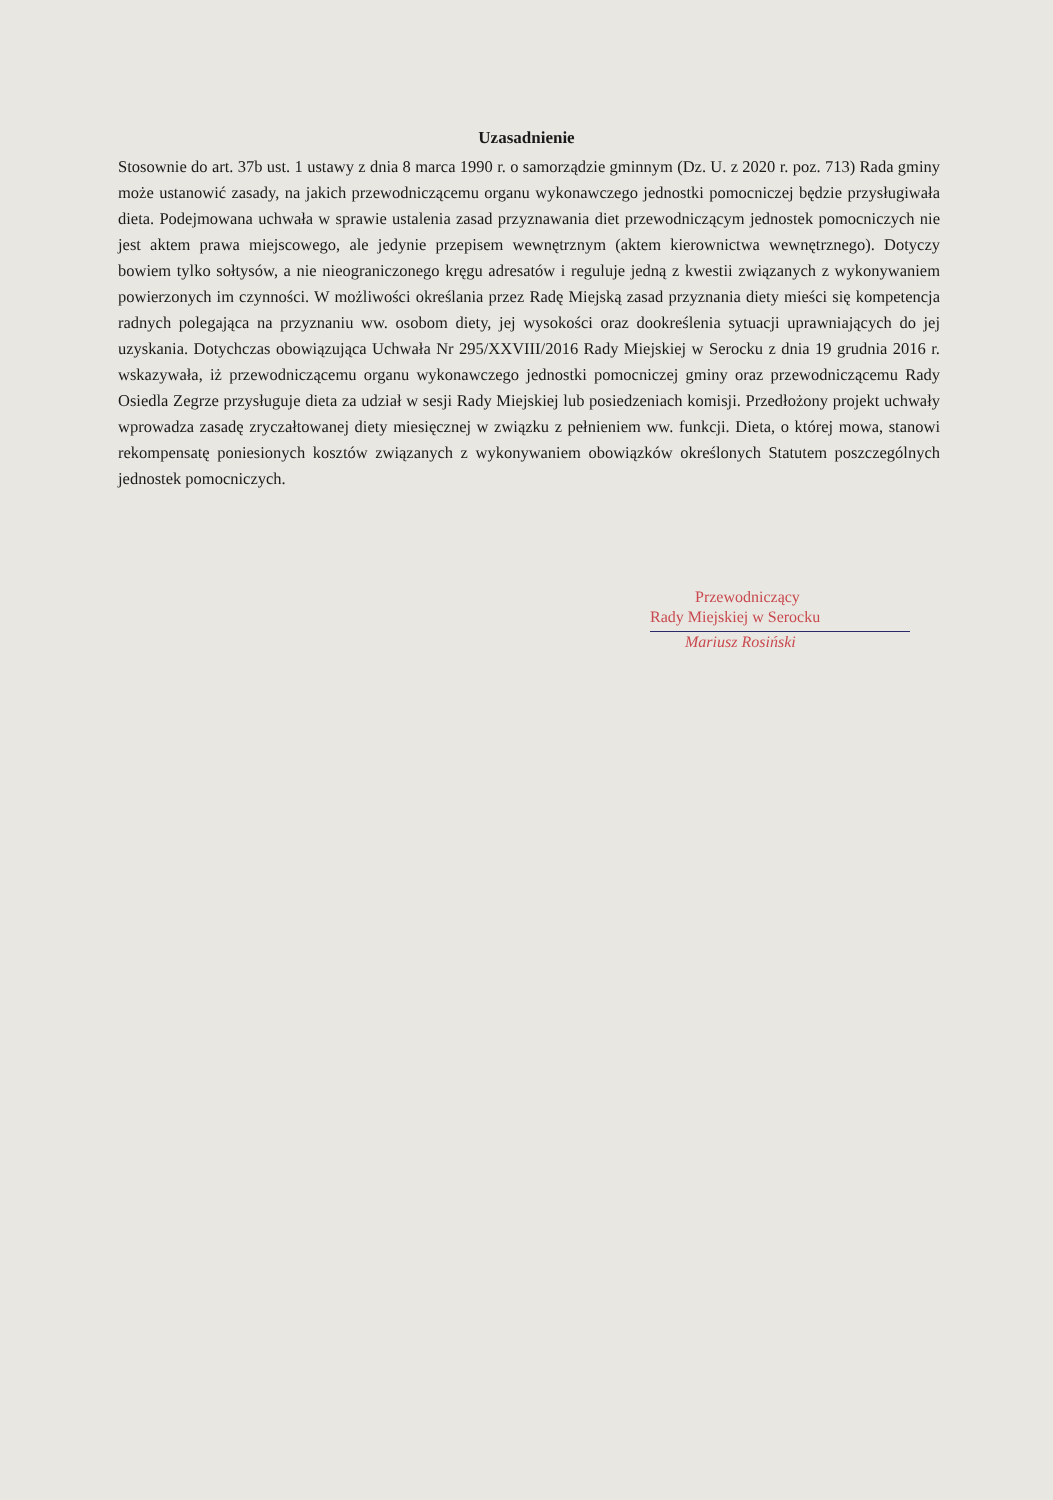Uzasadnienie
Stosownie do art. 37b ust. 1 ustawy z dnia 8 marca 1990 r. o samorządzie gminnym (Dz. U. z 2020 r. poz. 713) Rada gminy może ustanowić zasady, na jakich przewodniczącemu organu wykonawczego jednostki pomocniczej będzie przysługiwała dieta. Podejmowana uchwała w sprawie ustalenia zasad przyznawania diet przewodniczącym jednostek pomocniczych nie jest aktem prawa miejscowego, ale jedynie przepisem wewnętrznym (aktem kierownictwa wewnętrznego). Dotyczy bowiem tylko sołtysów, a nie nieograniczonego kręgu adresatów i reguluje jedną z kwestii związanych z wykonywaniem powierzonych im czynności. W możliwości określania przez Radę Miejską zasad przyznania diety mieści się kompetencja radnych polegająca na przyznaniu ww. osobom diety, jej wysokości oraz dookreślenia sytuacji uprawniających do jej uzyskania. Dotychczas obowiązująca Uchwała Nr 295/XXVIII/2016 Rady Miejskiej w Serocku z dnia 19 grudnia 2016 r. wskazywała, iż przewodniczącemu organu wykonawczego jednostki pomocniczej gminy oraz przewodniczącemu Rady Osiedla Zegrze przysługuje dieta za udział w sesji Rady Miejskiej lub posiedzeniach komisji. Przedłożony projekt uchwały wprowadza zasadę zryczałtowanej diety miesięcznej w związku z pełnieniem ww. funkcji. Dieta, o której mowa, stanowi rekompensatę poniesionych kosztów związanych z wykonywaniem obowiązków określonych Statutem poszczególnych jednostek pomocniczych.
Przewodniczący
Rady Miejskiej w Serocku
Mariusz Rosiński